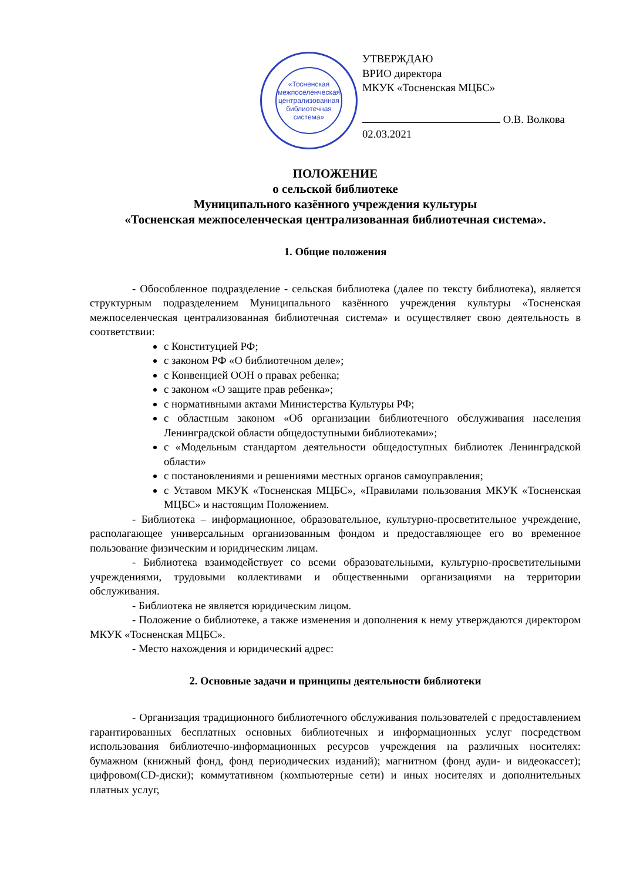«Тосненская межпоселенческая централизованная библиотечная система»
УТВЕРЖДАЮ
ВРИО директора
МКУК «Тосненская МЦБС»
О.В. Волкова
02.03.2021
ПОЛОЖЕНИЕ
о сельской библиотеке
Муниципального казённого учреждения культуры
«Тосненская межпоселенческая централизованная библиотечная система».
1. Общие положения
- Обособленное подразделение - сельская библиотека (далее по тексту библиотека), является структурным подразделением Муниципального казённого учреждения культуры «Тосненская межпоселенческая централизованная библиотечная система» и осуществляет свою деятельность в соответствии:
с Конституцией РФ;
с законом РФ «О библиотечном деле»;
с Конвенцией ООН о правах ребенка;
с законом «О защите прав ребенка»;
с нормативными актами Министерства Культуры РФ;
с областным законом «Об организации библиотечного обслуживания населения Ленинградской области общедоступными библиотеками»;
с «Модельным стандартом деятельности общедоступных библиотек Ленинградской области»
с постановлениями и решениями местных органов самоуправления;
с Уставом МКУК «Тосненская МЦБС», «Правилами пользования МКУК «Тосненская МЦБС» и настоящим Положением.
- Библиотека – информационное, образовательное, культурно-просветительное учреждение, располагающее универсальным организованным фондом и предоставляющее его во временное пользование физическим и юридическим лицам.
- Библиотека взаимодействует со всеми образовательными, культурно-просветительными учреждениями, трудовыми коллективами и общественными организациями на территории обслуживания.
- Библиотека не является юридическим лицом.
- Положение о библиотеке, а также изменения и дополнения к нему утверждаются директором МКУК «Тосненская МЦБС».
- Место нахождения и юридический адрес:
2. Основные задачи и принципы деятельности библиотеки
- Организация традиционного библиотечного обслуживания пользователей с предоставлением гарантированных бесплатных основных библиотечных и информационных услуг посредством использования библиотечно-информационных ресурсов учреждения на различных носителях: бумажном (книжный фонд, фонд периодических изданий); магнитном (фонд ауди- и видеокассет); цифровом(CD-диски); коммутативном (компьютерные сети) и иных носителях и дополнительных платных услуг,